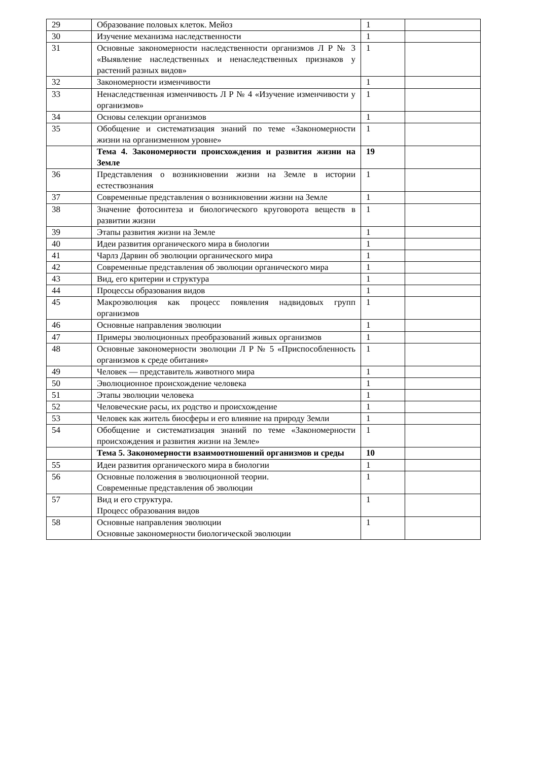| 29 | Образование половых клеток. Мейоз | 1 | |
| 30 | Изучение механизма наследственности | 1 | |
| 31 | Основные закономерности наследственности организмов Л Р № 3 «Выявление наследственных и ненаследственных признаков у растений разных видов» | 1 | |
| 32 | Закономерности изменчивости | 1 | |
| 33 | Ненаследственная изменчивость Л Р № 4 «Изучение изменчивости у организмов» | 1 | |
| 34 | Основы селекции организмов | 1 | |
| 35 | Обобщение и систематизация знаний по теме «Закономерности жизни на организменном уровне» | 1 | |
| | Тема 4. Закономерности происхождения и развития жизни на Земле | 19 | |
| 36 | Представления о возникновении жизни на Земле в истории естествознания | 1 | |
| 37 | Современные представления о возникновении жизни на Земле | 1 | |
| 38 | Значение фотосинтеза и биологического круговорота веществ в развитии жизни | 1 | |
| 39 | Этапы развития жизни на Земле | 1 | |
| 40 | Идеи развития органического мира в биологии | 1 | |
| 41 | Чарлз Дарвин об эволюции органического мира | 1 | |
| 42 | Современные представления об эволюции органического мира | 1 | |
| 43 | Вид, его критерии и структура | 1 | |
| 44 | Процессы образования видов | 1 | |
| 45 | Макроэволюция как процесс появления надвидовых групп организмов | 1 | |
| 46 | Основные направления эволюции | 1 | |
| 47 | Примеры эволюционных преобразований живых организмов | 1 | |
| 48 | Основные закономерности эволюции Л Р № 5 «Приспособленность организмов к среде обитания» | 1 | |
| 49 | Человек — представитель животного мира | 1 | |
| 50 | Эволюционное происхождение человека | 1 | |
| 51 | Этапы эволюции человека | 1 | |
| 52 | Человеческие расы, их родство и происхождение | 1 | |
| 53 | Человек как житель биосферы и его влияние на природу Земли | 1 | |
| 54 | Обобщение и систематизация знаний по теме «Закономерности происхождения и развития жизни на Земле» | 1 | |
| | Тема 5. Закономерности взаимоотношений организмов и среды | 10 | |
| 55 | Идеи развития органического мира в биологии | 1 | |
| 56 | Основные положения в эволюционной теории. Современные представления об эволюции | 1 | |
| 57 | Вид и его структура. Процесс образования видов | 1 | |
| 58 | Основные направления эволюции Основные закономерности биологической эволюции | 1 | |